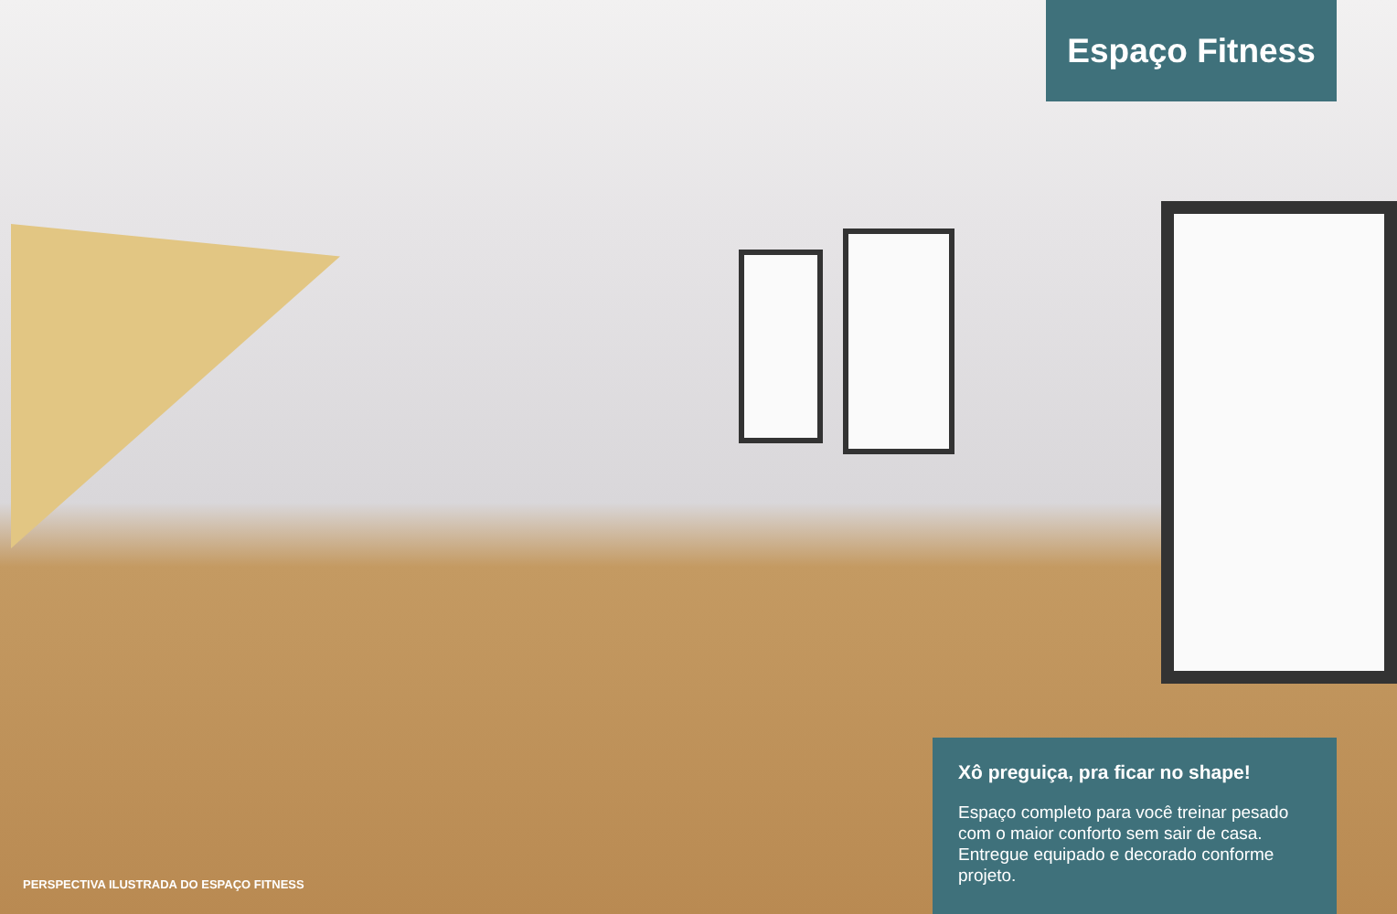Espaço Fitness
Xô preguiça, pra ficar no shape!
Espaço completo para você treinar pesado com o maior conforto sem sair de casa. Entregue equipado e decorado conforme projeto.
PERSPECTIVA ILUSTRADA DO ESPAÇO FITNESS